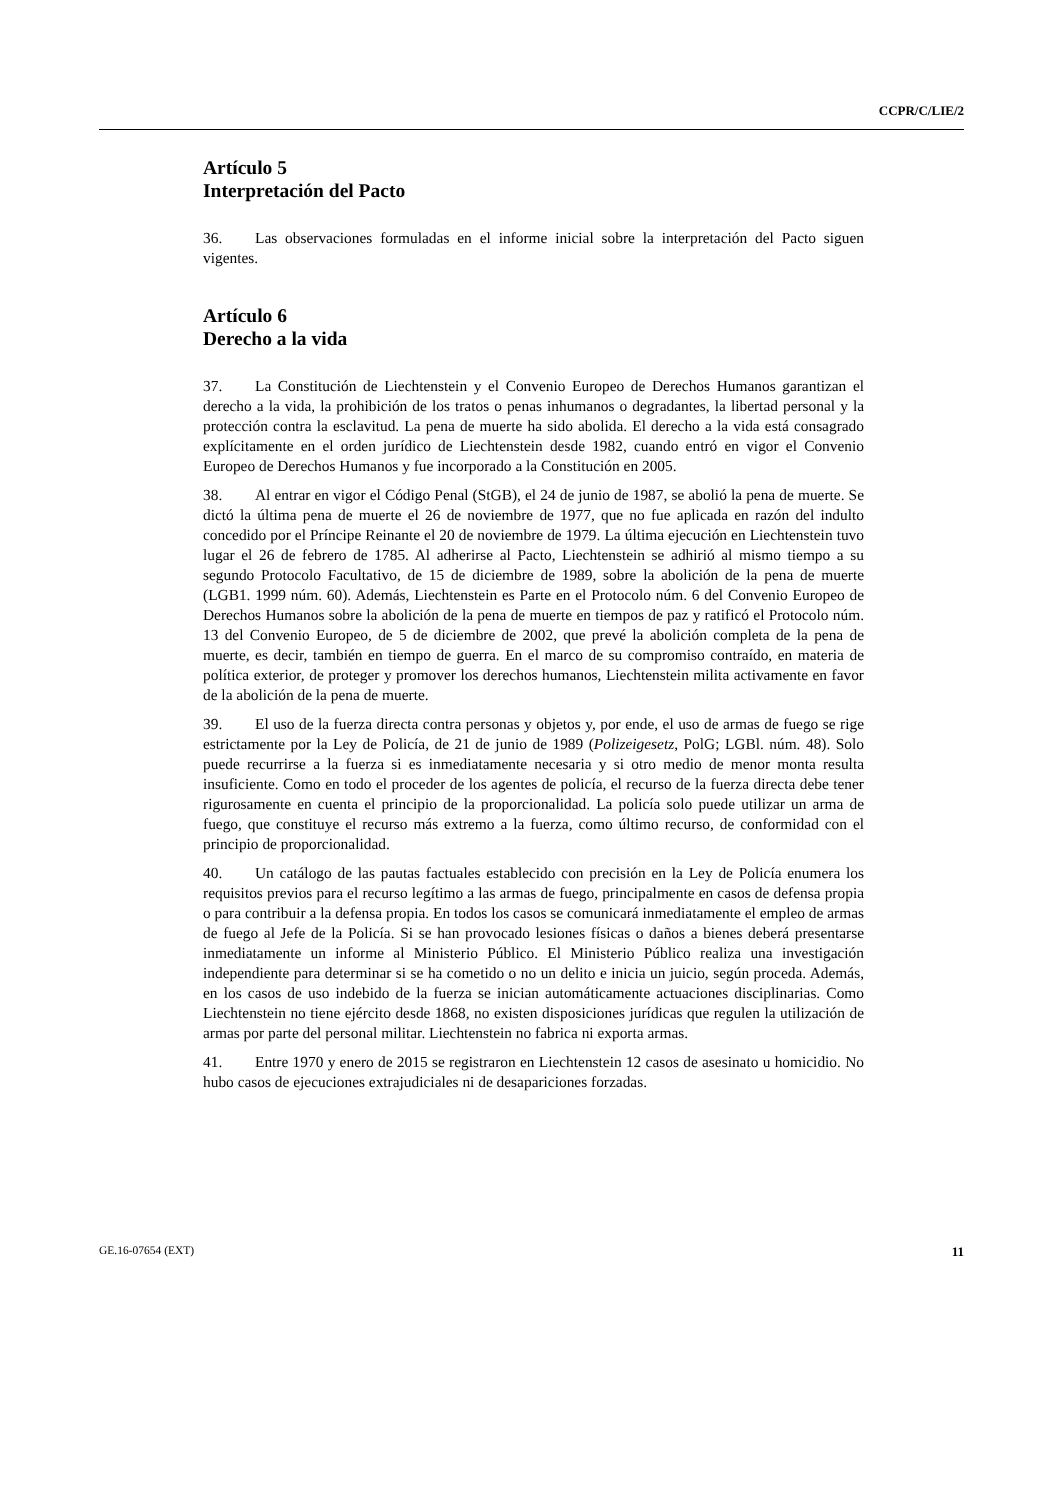CCPR/C/LIE/2
Artículo 5
Interpretación del Pacto
36. Las observaciones formuladas en el informe inicial sobre la interpretación del Pacto siguen vigentes.
Artículo 6
Derecho a la vida
37. La Constitución de Liechtenstein y el Convenio Europeo de Derechos Humanos garantizan el derecho a la vida, la prohibición de los tratos o penas inhumanos o degradantes, la libertad personal y la protección contra la esclavitud. La pena de muerte ha sido abolida. El derecho a la vida está consagrado explícitamente en el orden jurídico de Liechtenstein desde 1982, cuando entró en vigor el Convenio Europeo de Derechos Humanos y fue incorporado a la Constitución en 2005.
38. Al entrar en vigor el Código Penal (StGB), el 24 de junio de 1987, se abolió la pena de muerte. Se dictó la última pena de muerte el 26 de noviembre de 1977, que no fue aplicada en razón del indulto concedido por el Príncipe Reinante el 20 de noviembre de 1979. La última ejecución en Liechtenstein tuvo lugar el 26 de febrero de 1785. Al adherirse al Pacto, Liechtenstein se adhirió al mismo tiempo a su segundo Protocolo Facultativo, de 15 de diciembre de 1989, sobre la abolición de la pena de muerte (LGB1. 1999 núm. 60). Además, Liechtenstein es Parte en el Protocolo núm. 6 del Convenio Europeo de Derechos Humanos sobre la abolición de la pena de muerte en tiempos de paz y ratificó el Protocolo núm. 13 del Convenio Europeo, de 5 de diciembre de 2002, que prevé la abolición completa de la pena de muerte, es decir, también en tiempo de guerra. En el marco de su compromiso contraído, en materia de política exterior, de proteger y promover los derechos humanos, Liechtenstein milita activamente en favor de la abolición de la pena de muerte.
39. El uso de la fuerza directa contra personas y objetos y, por ende, el uso de armas de fuego se rige estrictamente por la Ley de Policía, de 21 de junio de 1989 (Polizeigesetz, PolG; LGBl. núm. 48). Solo puede recurrirse a la fuerza si es inmediatamente necesaria y si otro medio de menor monta resulta insuficiente. Como en todo el proceder de los agentes de policía, el recurso de la fuerza directa debe tener rigurosamente en cuenta el principio de la proporcionalidad. La policía solo puede utilizar un arma de fuego, que constituye el recurso más extremo a la fuerza, como último recurso, de conformidad con el principio de proporcionalidad.
40. Un catálogo de las pautas factuales establecido con precisión en la Ley de Policía enumera los requisitos previos para el recurso legítimo a las armas de fuego, principalmente en casos de defensa propia o para contribuir a la defensa propia. En todos los casos se comunicará inmediatamente el empleo de armas de fuego al Jefe de la Policía. Si se han provocado lesiones físicas o daños a bienes deberá presentarse inmediatamente un informe al Ministerio Público. El Ministerio Público realiza una investigación independiente para determinar si se ha cometido o no un delito e inicia un juicio, según proceda. Además, en los casos de uso indebido de la fuerza se inician automáticamente actuaciones disciplinarias. Como Liechtenstein no tiene ejército desde 1868, no existen disposiciones jurídicas que regulen la utilización de armas por parte del personal militar. Liechtenstein no fabrica ni exporta armas.
41. Entre 1970 y enero de 2015 se registraron en Liechtenstein 12 casos de asesinato u homicidio. No hubo casos de ejecuciones extrajudiciales ni de desapariciones forzadas.
GE.16-07654 (EXT) 11